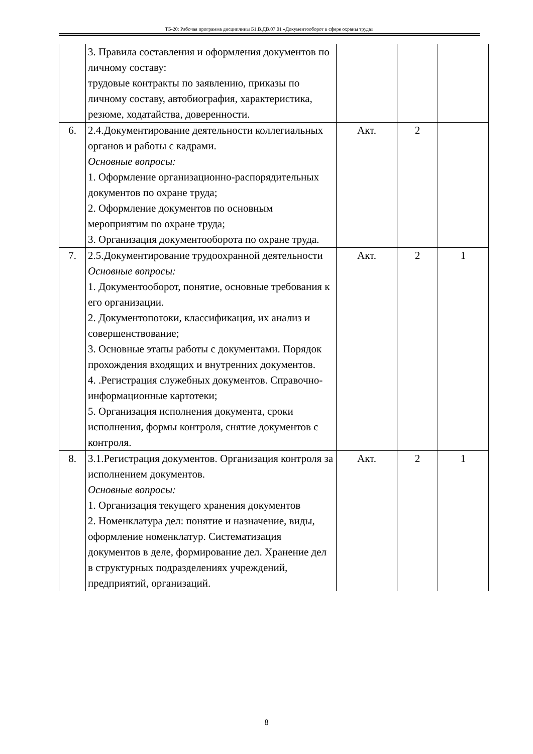ТБ-20: Рабочая программа дисциплины Б1.В.ДВ.07.01 «Документооборот в сфере охраны труда»
| | 3. Правила составления и оформления документов по личному составу: трудовые контракты по заявлению, приказы по личному составу, автобиография, характеристика, резюме, ходатайства, доверенности. | | | |
| 6. | 2.4.Документирование деятельности коллегиальных органов и работы с кадрами. Основные вопросы: 1. Оформление организационно-распорядительных документов по охране труда; 2. Оформление документов по основным мероприятим по охране труда; 3. Организация документооборота по охране труда. | Акт. | 2 | |
| 7. | 2.5.Документирование трудоохранной деятельности Основные вопросы: 1. Документооборот, понятие, основные требования к его организации. 2. Документопотоки, классификация, их анализ и совершенствование; 3. Основные этапы работы с документами. Порядок прохождения входящих и внутренних документов. 4. .Регистрация служебных документов. Справочно-информационные картотеки; 5. Организация исполнения документа, сроки исполнения, формы контроля, снятие документов с контроля. | Акт. | 2 | 1 |
| 8. | 3.1.Регистрация документов. Организация контроля за исполнением документов. Основные вопросы: 1. Организация текущего хранения документов 2. Номенклатура дел: понятие и назначение, виды, оформление номенклатур. Систематизация документов в деле, формирование дел. Хранение дел в структурных подразделениях учреждений, предприятий, организаций. | Акт. | 2 | 1 |
8